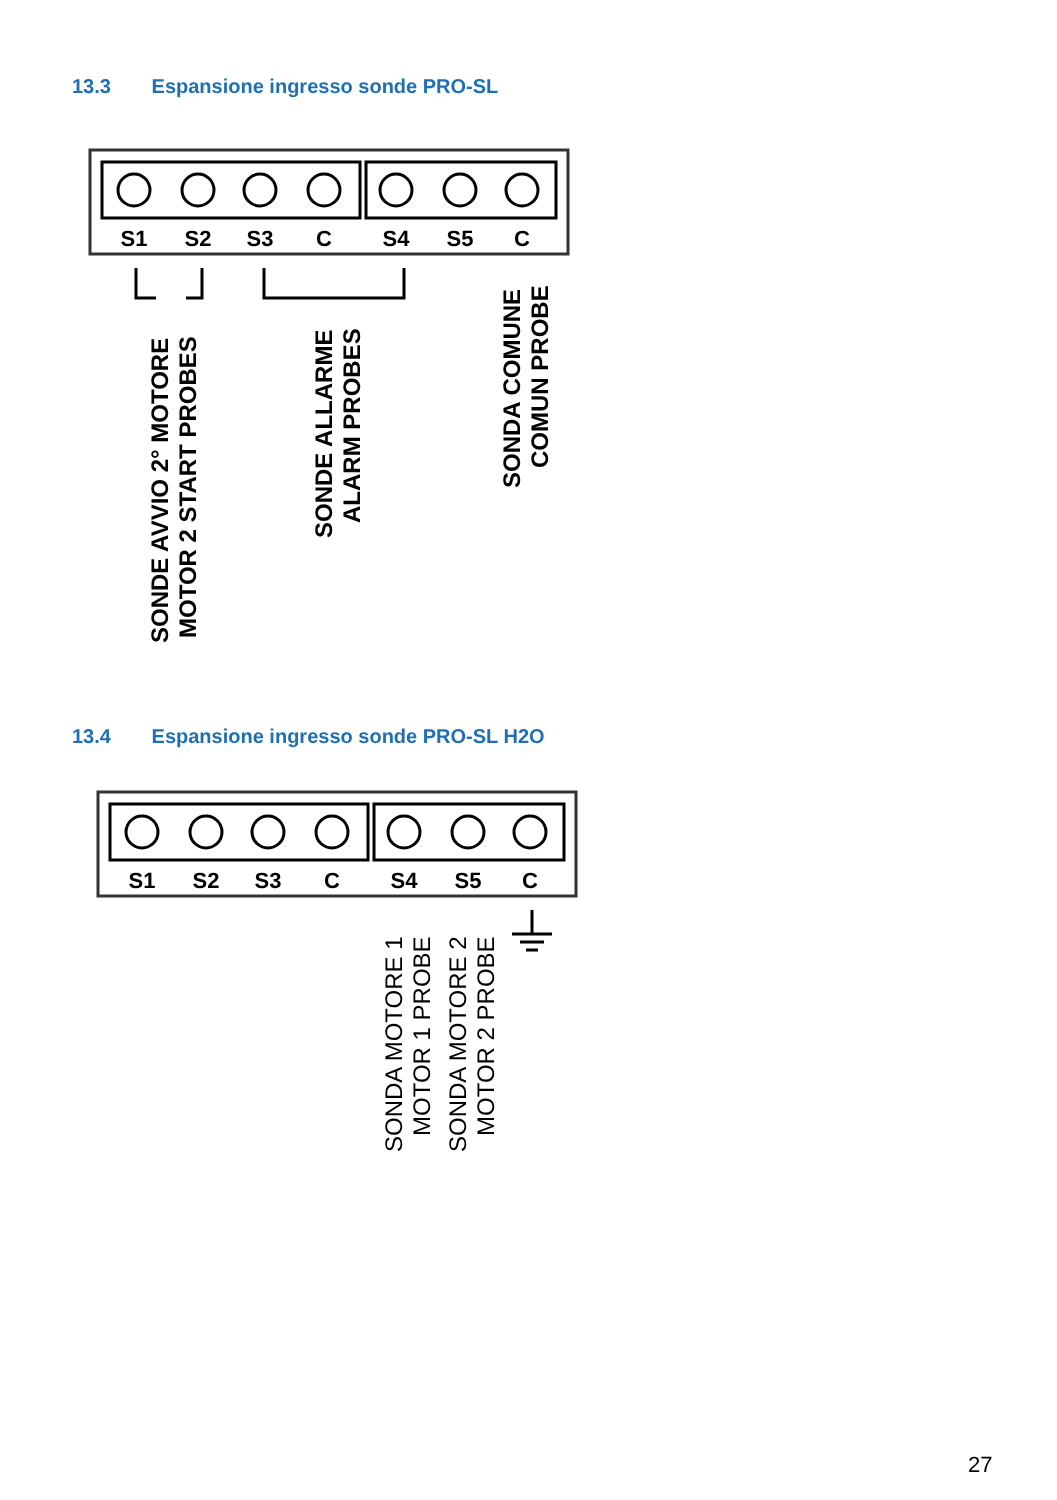13.3 Espansione ingresso sonde PRO-SL
S1
S2
S3
C
S4
S5
C
SONDE AVVIO 2° MOTORE
MOTOR 2 START PROBES
SONDE ALLARME
ALARM PROBES
SONDA COMUNE
COMUN PROBE
13.4 Espansione ingresso sonde PRO-SL H2O
S1
S2
S3
C
S4
S5
C
SONDA MOTORE 1
MOTOR 1 PROBE
SONDA MOTORE 2
MOTOR 2 PROBE
27